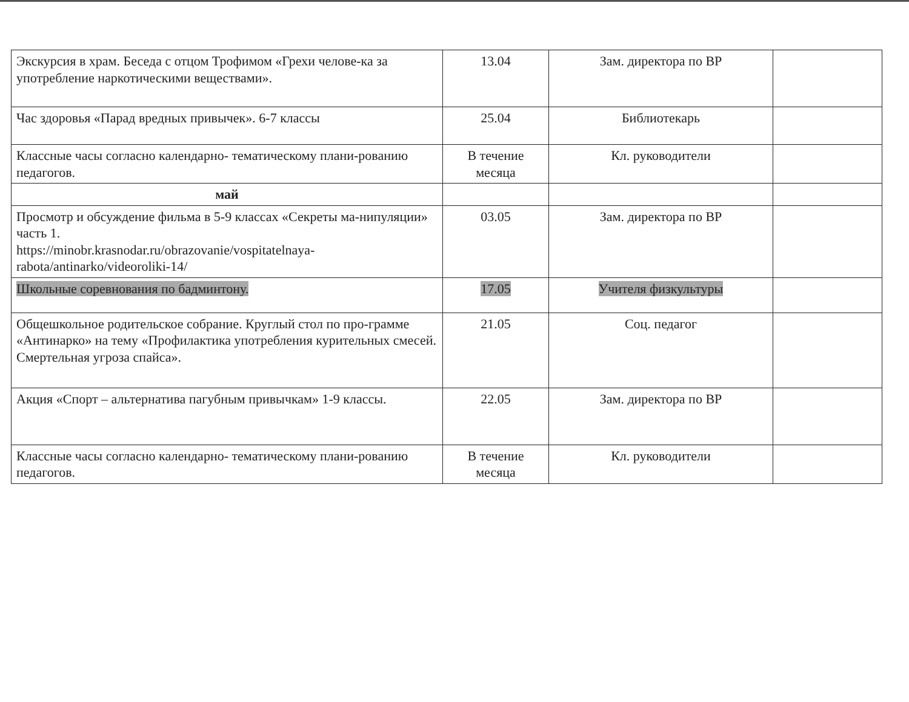| Экскурсия в храм. Беседа с отцом Трофимом «Грехи челове-ка за употребление наркотическими веществами». | 13.04 | Зам. директора по ВР | |
| Час здоровья «Парад вредных привычек». 6-7 классы | 25.04 | Библиотекарь | |
| Классные часы согласно календарно- тематическому плани-рованию педагогов. | В течение месяца | Кл. руководители | |
| май | | | |
| Просмотр и обсуждение фильма в 5-9 классах «Секреты ма-нипуляции» часть 1. https://minobr.krasnodar.ru/obrazovanie/vospitatelnaya- rabota/antinarko/videoroliki-14/ | 03.05 | Зам. директора по ВР | |
| Школьные соревнования по бадминтону. | 17.05 | Учителя физкультуры | |
| Общешкольное родительское собрание. Круглый стол по про-грамме «Антинарко» на тему «Профилактика употребления курительных смесей. Смертельная угроза спайса». | 21.05 | Соц. педагог | |
| Акция «Спорт – альтернатива пагубным привычкам» 1-9 классы. | 22.05 | Зам. директора по ВР | |
| Классные часы согласно календарно- тематическому плани-рованию педагогов. | В течение месяца | Кл. руководители | |